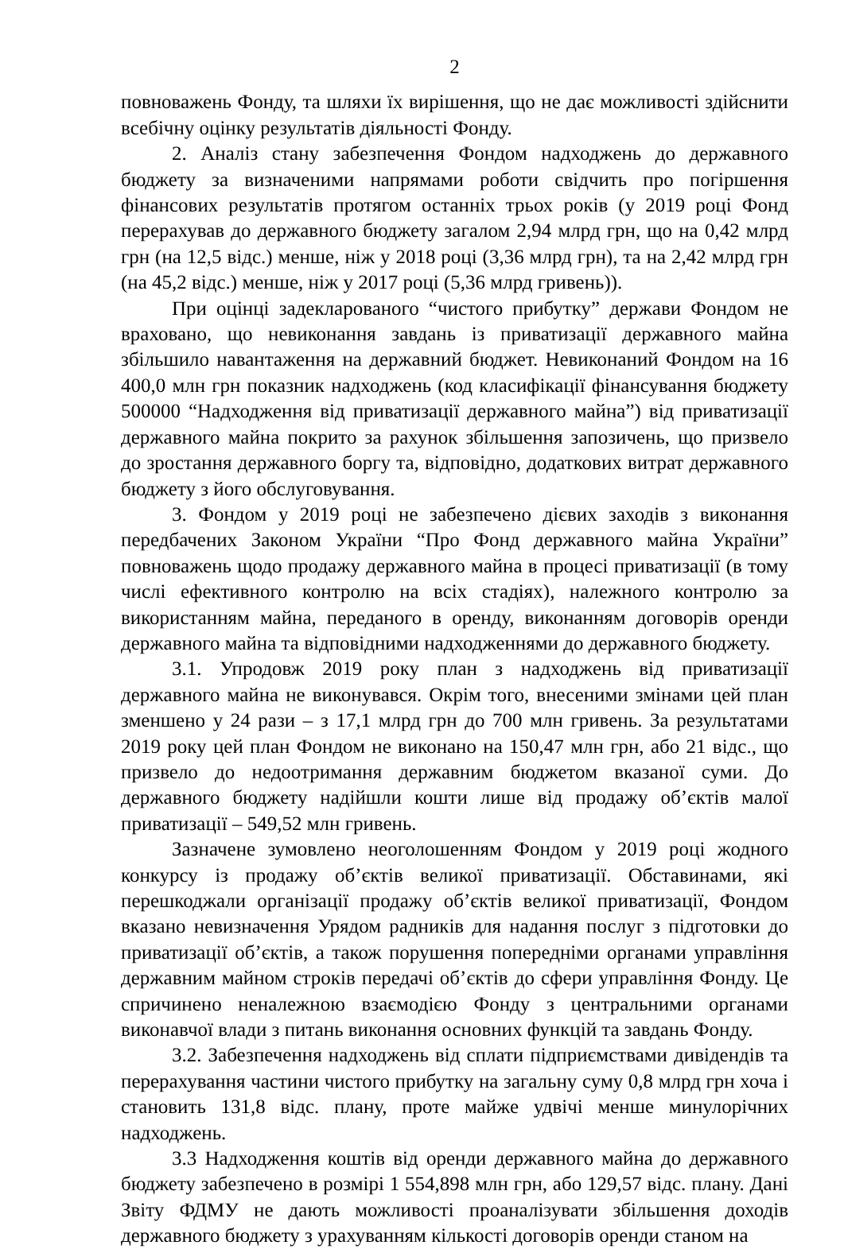2
повноважень Фонду, та шляхи їх вирішення, що не дає можливості здійснити всебічну оцінку результатів діяльності Фонду.
2. Аналіз стану забезпечення Фондом надходжень до державного бюджету за визначеними напрямами роботи свідчить про погіршення фінансових результатів протягом останніх трьох років (у 2019 році Фонд перерахував до державного бюджету загалом 2,94 млрд грн, що на 0,42 млрд грн (на 12,5 відс.) менше, ніж у 2018 році (3,36 млрд грн), та на 2,42 млрд грн (на 45,2 відс.) менше, ніж у 2017 році (5,36 млрд гривень)).
При оцінці задекларованого “чистого прибутку” держави Фондом не враховано, що невиконання завдань із приватизації державного майна збільшило навантаження на державний бюджет. Невиконаний Фондом на 16 400,0 млн грн показник надходжень (код класифікації фінансування бюджету 500000 “Надходження від приватизації державного майна”) від приватизації державного майна покрито за рахунок збільшення запозичень, що призвело до зростання державного боргу та, відповідно, додаткових витрат державного бюджету з його обслуговування.
3. Фондом у 2019 році не забезпечено дієвих заходів з виконання передбачених Законом України “Про Фонд державного майна України” повноважень щодо продажу державного майна в процесі приватизації (в тому числі ефективного контролю на всіх стадіях), належного контролю за використанням майна, переданого в оренду, виконанням договорів оренди державного майна та відповідними надходженнями до державного бюджету.
3.1. Упродовж 2019 року план з надходжень від приватизації державного майна не виконувався. Окрім того, внесеними змінами цей план зменшено у 24 рази – з 17,1 млрд грн до 700 млн гривень. За результатами 2019 року цей план Фондом не виконано на 150,47 млн грн, або 21 відс., що призвело до недоотримання державним бюджетом вказаної суми. До державного бюджету надійшли кошти лише від продажу об’єктів малої приватизації – 549,52 млн гривень.
Зазначене зумовлено неоголошенням Фондом у 2019 році жодного конкурсу із продажу об’єктів великої приватизації. Обставинами, які перешкоджали організації продажу об’єктів великої приватизації, Фондом вказано невизначення Урядом радників для надання послуг з підготовки до приватизації об’єктів, а також порушення попередніми органами управління державним майном строків передачі об’єктів до сфери управління Фонду. Це спричинено неналежною взаємодією Фонду з центральними органами виконавчої влади з питань виконання основних функцій та завдань Фонду.
3.2. Забезпечення надходжень від сплати підприємствами дивідендів та перерахування частини чистого прибутку на загальну суму 0,8 млрд грн хоча і становить 131,8 відс. плану, проте майже удвічі менше минулорічних надходжень.
3.3 Надходження коштів від оренди державного майна до державного бюджету забезпечено в розмірі 1 554,898 млн грн, або 129,57 відс. плану. Дані Звіту ФДМУ не дають можливості проаналізувати збільшення доходів державного бюджету з урахуванням кількості договорів оренди станом на